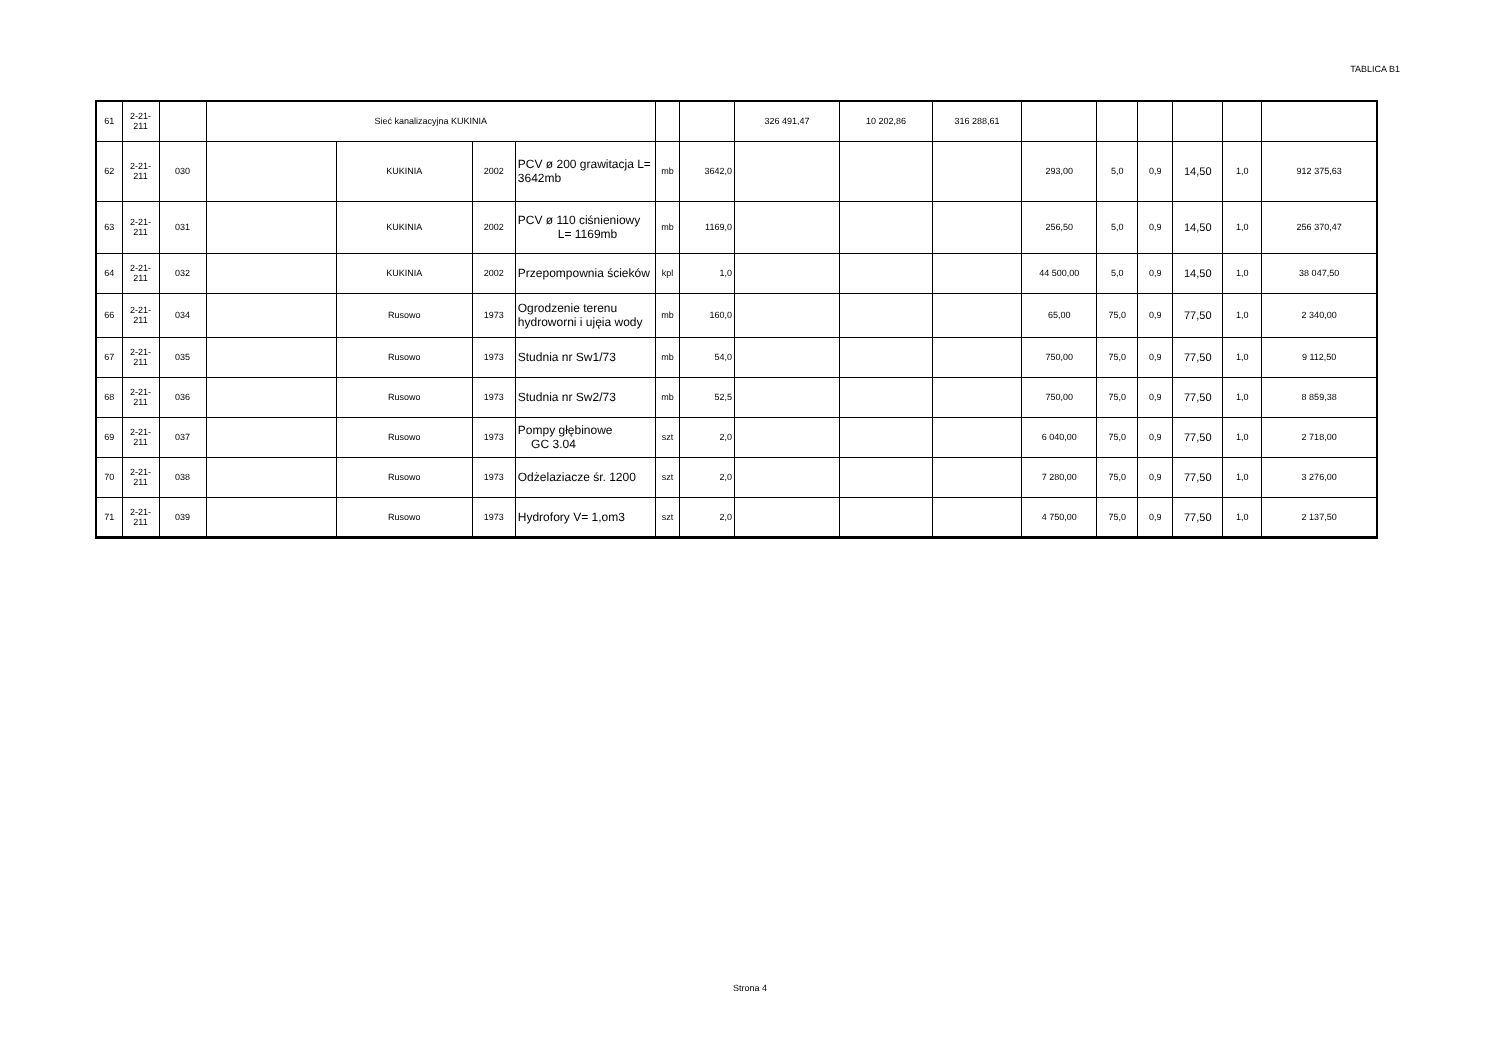TABLICA B1
| 61 | 2-21- 211 | | Sieć kanalizacyjna KUKINIA | | | | | | 326 491,47 | 10 202,86 | 316 288,61 | | | | | | |
| 62 | 2-21- 211 | 030 | | KUKINIA | 2002 | PCV ø 200 grawitacja L= 3642mb | mb | 3642,0 | | | | 293,00 | 5,0 | 0,9 | 14,50 | 1,0 | 912 375,63 |
| 63 | 2-21- 211 | 031 | | KUKINIA | 2002 | PCV ø 110 ciśnieniowy L= 1169mb | mb | 1169,0 | | | | 256,50 | 5,0 | 0,9 | 14,50 | 1,0 | 256 370,47 |
| 64 | 2-21- 211 | 032 | | KUKINIA | 2002 | Przepompownia ścieków | kpl | 1,0 | | | | 44 500,00 | 5,0 | 0,9 | 14,50 | 1,0 | 38 047,50 |
| 66 | 2-21- 211 | 034 | | Rusowo | 1973 | Ogrodzenie terenu hydroworni i ujęia wody | mb | 160,0 | | | | 65,00 | 75,0 | 0,9 | 77,50 | 1,0 | 2 340,00 |
| 67 | 2-21- 211 | 035 | | Rusowo | 1973 | Studnia nr Sw1/73 | mb | 54,0 | | | | 750,00 | 75,0 | 0,9 | 77,50 | 1,0 | 9 112,50 |
| 68 | 2-21- 211 | 036 | | Rusowo | 1973 | Studnia nr Sw2/73 | mb | 52,5 | | | | 750,00 | 75,0 | 0,9 | 77,50 | 1,0 | 8 859,38 |
| 69 | 2-21- 211 | 037 | | Rusowo | 1973 | Pompy głębinowe GC 3.04 | szt | 2,0 | | | | 6 040,00 | 75,0 | 0,9 | 77,50 | 1,0 | 2 718,00 |
| 70 | 2-21- 211 | 038 | | Rusowo | 1973 | Odżelaziacze śr. 1200 | szt | 2,0 | | | | 7 280,00 | 75,0 | 0,9 | 77,50 | 1,0 | 3 276,00 |
| 71 | 2-21- 211 | 039 | | Rusowo | 1973 | Hydrofory V= 1,om3 | szt | 2,0 | | | | 4 750,00 | 75,0 | 0,9 | 77,50 | 1,0 | 2 137,50 |
Strona 4